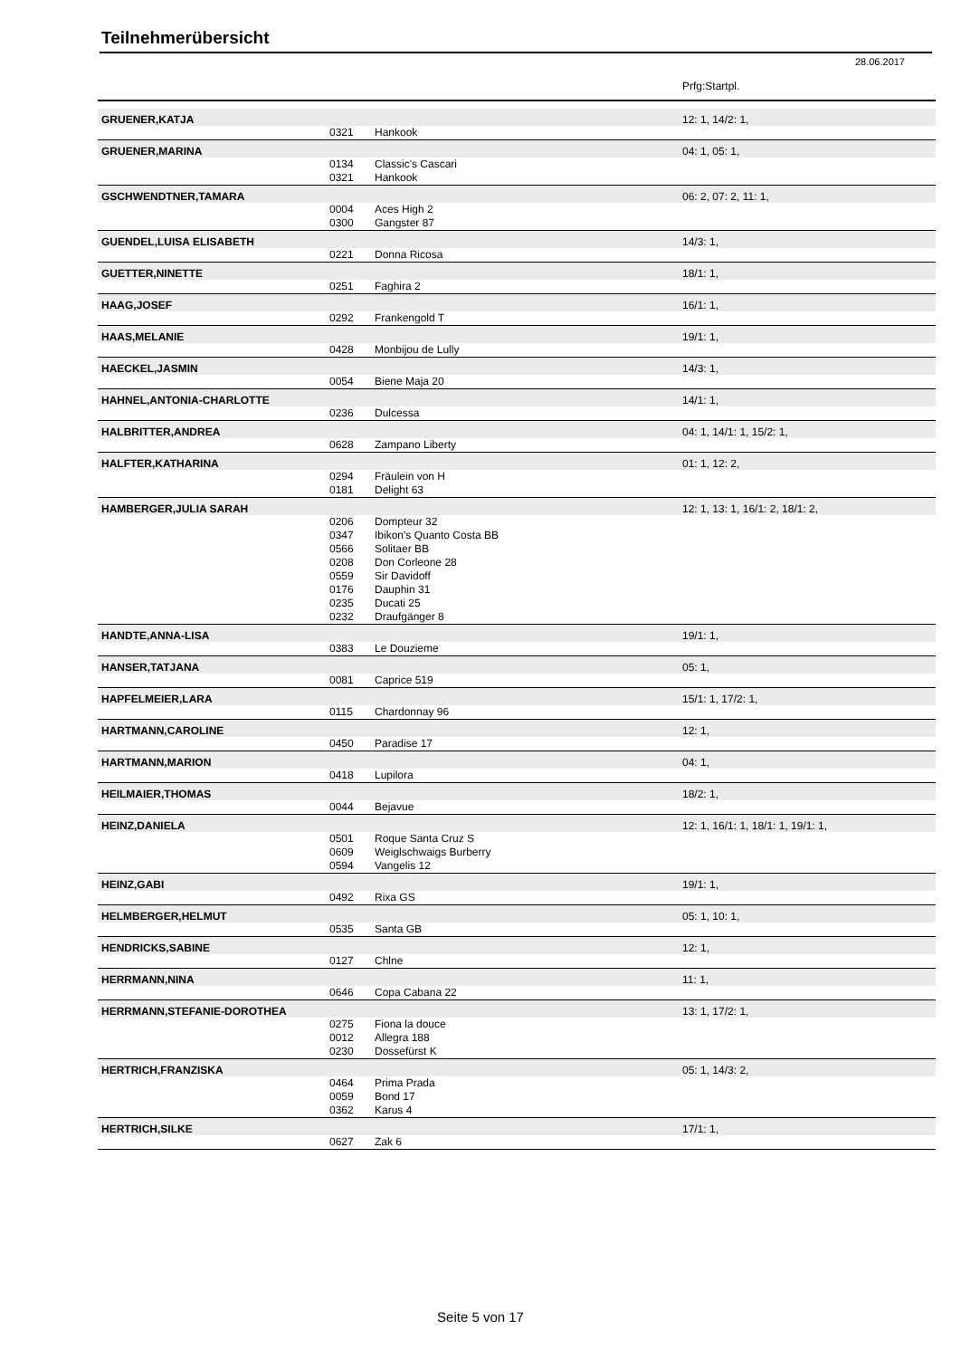Teilnehmerübersicht
28.06.2017
| | | | Prfg:Startpl. |
| GRUENER,KATJA | | | 12: 1, 14/2: 1, |
| | 0321 | Hankook | |
| GRUENER,MARINA | | | 04: 1, 05: 1, |
| | 0134 | Classic's Cascari | |
| | 0321 | Hankook | |
| GSCHWENDTNER,TAMARA | | | 06: 2, 07: 2, 11: 1, |
| | 0004 | Aces High 2 | |
| | 0300 | Gangster 87 | |
| GUENDEL,LUISA ELISABETH | | | 14/3: 1, |
| | 0221 | Donna Ricosa | |
| GUETTER,NINETTE | | | 18/1: 1, |
| | 0251 | Faghira 2 | |
| HAAG,JOSEF | | | 16/1: 1, |
| | 0292 | Frankengold T | |
| HAAS,MELANIE | | | 19/1: 1, |
| | 0428 | Monbijou de Lully | |
| HAECKEL,JASMIN | | | 14/3: 1, |
| | 0054 | Biene Maja 20 | |
| HAHNEL,ANTONIA-CHARLOTTE | | | 14/1: 1, |
| | 0236 | Dulcessa | |
| HALBRITTER,ANDREA | | | 04: 1, 14/1: 1, 15/2: 1, |
| | 0628 | Zampano Liberty | |
| HALFTER,KATHARINA | | | 01: 1, 12: 2, |
| | 0294 | Fräulein von H | |
| | 0181 | Delight 63 | |
| HAMBERGER,JULIA SARAH | | | 12: 1, 13: 1, 16/1: 2, 18/1: 2, |
| | 0206 | Dompteur 32 | |
| | 0347 | Ibikon's Quanto Costa BB | |
| | 0566 | Solitaer BB | |
| | 0208 | Don Corleone 28 | |
| | 0559 | Sir Davidoff | |
| | 0176 | Dauphin 31 | |
| | 0235 | Ducati 25 | |
| | 0232 | Draufgänger 8 | |
| HANDTE,ANNA-LISA | | | 19/1: 1, |
| | 0383 | Le Douzieme | |
| HANSER,TATJANA | | | 05: 1, |
| | 0081 | Caprice 519 | |
| HAPFELMEIER,LARA | | | 15/1: 1, 17/2: 1, |
| | 0115 | Chardonnay 96 | |
| HARTMANN,CAROLINE | | | 12: 1, |
| | 0450 | Paradise 17 | |
| HARTMANN,MARION | | | 04: 1, |
| | 0418 | Lupilora | |
| HEILMAIER,THOMAS | | | 18/2: 1, |
| | 0044 | Bejavue | |
| HEINZ,DANIELA | | | 12: 1, 16/1: 1, 18/1: 1, 19/1: 1, |
| | 0501 | Roque Santa Cruz S | |
| | 0609 | Weiglschwaigs Burberry | |
| | 0594 | Vangelis 12 | |
| HEINZ,GABI | | | 19/1: 1, |
| | 0492 | Rixa GS | |
| HELMBERGER,HELMUT | | | 05: 1, 10: 1, |
| | 0535 | Santa GB | |
| HENDRICKS,SABINE | | | 12: 1, |
| | 0127 | Chlne | |
| HERRMANN,NINA | | | 11: 1, |
| | 0646 | Copa Cabana 22 | |
| HERRMANN,STEFANIE-DOROTHEA | | | 13: 1, 17/2: 1, |
| | 0275 | Fiona la douce | |
| | 0012 | Allegra 188 | |
| | 0230 | Dossefürst K | |
| HERTRICH,FRANZISKA | | | 05: 1, 14/3: 2, |
| | 0464 | Prima Prada | |
| | 0059 | Bond 17 | |
| | 0362 | Karus 4 | |
| HERTRICH,SILKE | | | 17/1: 1, |
| | 0627 | Zak 6 | |
Seite 5 von 17